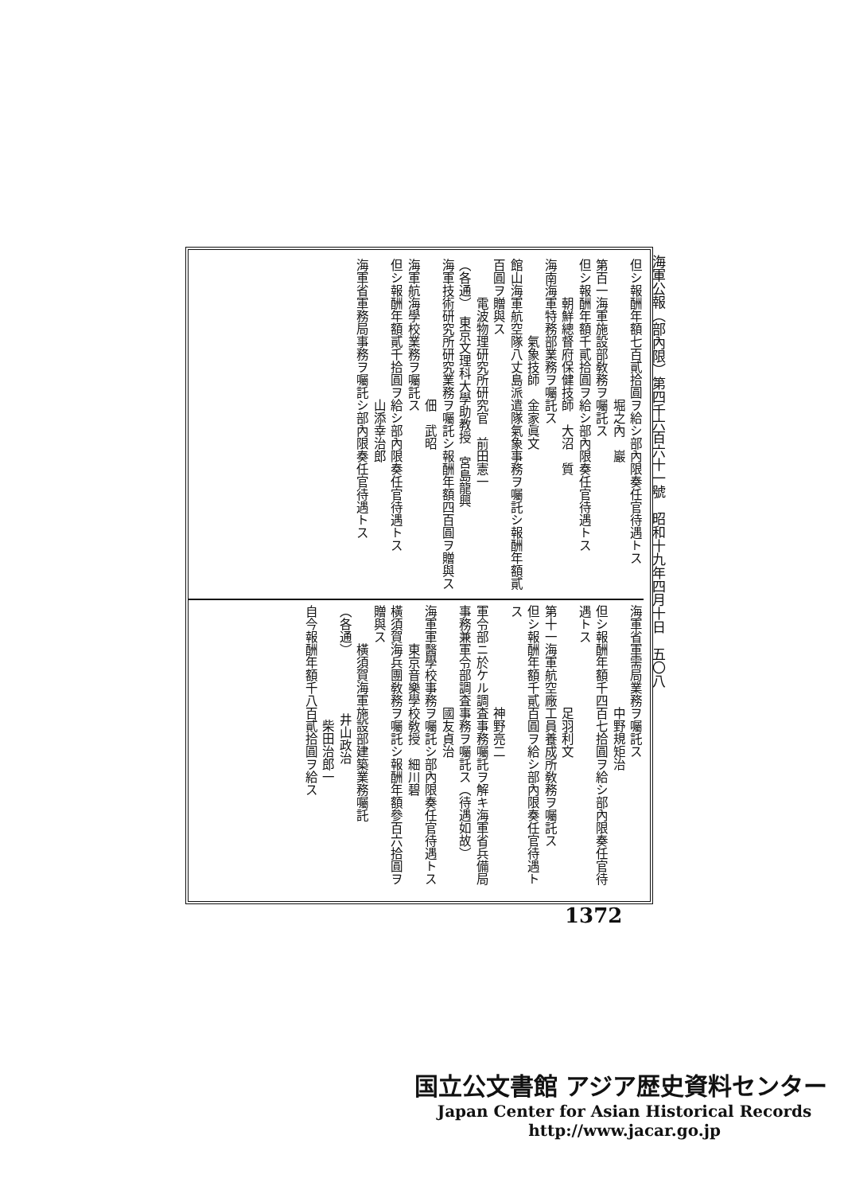海軍公報（部內限）第四千六百六十一號　昭和十九年四月十日　五〇八
但シ報酬年額七百貳拾圓ヲ給シ部內限奏任官待遇トス
　　　　　　　　　　　堀之內　巖
第百一海軍施設部敎務ヲ囑託ス
但シ報酬年額千貳拾圓ヲ給シ部內限奏任官待遇トス
　　　朝鮮總督府保健技師　大沼　質
海南海軍特務部業務ヲ囑託ス
　　　　　　氣象技師　金家眞文
館山海軍航空隊八丈島派遣隊氣象事務ヲ囑託シ報酬年額貳百圓ヲ贈與ス
　　　電波物理研究所研究官　前田憲一
（各通）　東京文理科大學助教授　宮島龍興
海軍技術研究所研究業務ヲ囑託シ報酬年額四百圓ヲ贈與ス
　　　　　　　　　　　佃　武昭
海軍航海學校業務ヲ囑託ス
但シ報酬年額貳千拾圓ヲ給シ部內限奏任官待遇トス
　　　　　　　　　　　山添幸治郎
海軍省軍務局事務ヲ囑託シ部內限奏任官待遇トス
海軍省軍需局業務ヲ囑託ス
　　　　　　　　中野規矩治
但シ報酬年額千四百七拾圓ヲ給シ部內限奏任官待遇トス
　　　　　　　　足羽利文
第十一海軍航空廠工員養成所敎務ヲ囑託ス
但シ報酬年額千貳百圓ヲ給シ部內限奏任官待遇トス
　　　　　　　　神野亮二
軍令部ニ於ケル調査事務囑託ヲ解キ海軍省兵備局事務兼軍令部調査事務ヲ囑託ス（待遇如故）
　　　　　　　　國友貞治
海軍軍醫學校事務ヲ囑託シ部內限奏任官待遇トス
　　　東京音樂學校敎授　細川碧
橫須賀海兵團敎務ヲ囑託シ報酬年額參百六拾圓ヲ贈與ス
　　　橫須賀海軍施設部建築業務囑託
（各通）　　　　　井山政治
　　　　　　　　　柴田治郎一
自今報酬年額千八百貳拾圓ヲ給ス
1372
国立公文書館 アジア歴史資料センター
Japan Center for Asian Historical Records
http://www.jacar.go.jp